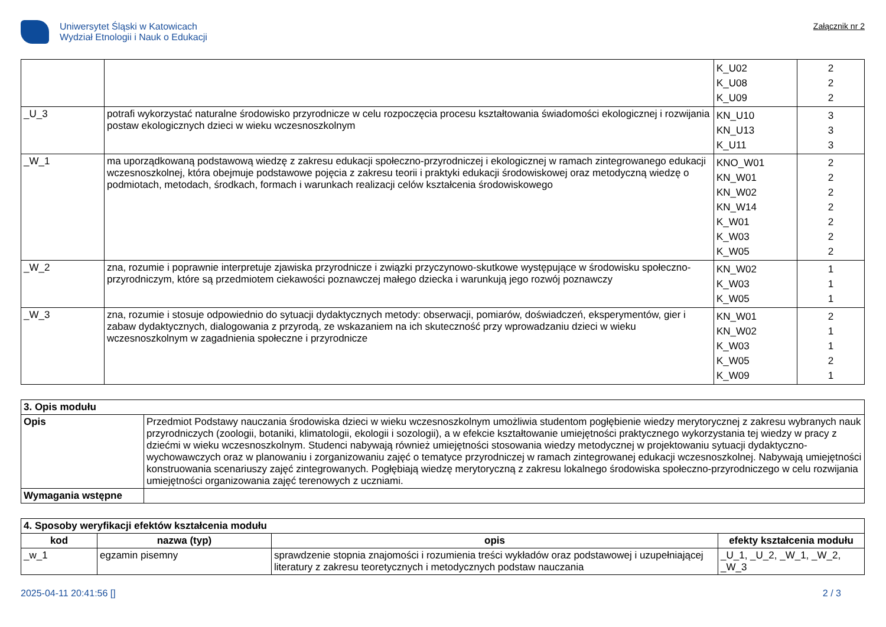Uniwersytet Śląski w Katowicach
Wydział Etnologii i Nauk o Edukacji
Załącznik nr 2
| | | K_U02 K_U08 K_U09 | 2 2 2 |
| _U_3 | potrafi wykorzystać naturalne środowisko przyrodnicze w celu rozpoczęcia procesu kształtowania świadomości ekologicznej i rozwijania postaw ekologicznych dzieci w wieku wczesnoszkolnym | KN_U10 KN_U13 K_U11 | 3 3 3 |
| _W_1 | ma uporządkowaną podstawową wiedzę z zakresu edukacji społeczno-przyrodniczej i ekologicznej w ramach zintegrowanego edukacji wczesnoszkolnej, która obejmuje podstawowe pojęcia z zakresu teorii i praktyki edukacji środowiskowej oraz metodyczną wiedzę o podmiotach, metodach, środkach, formach i warunkach realizacji celów kształcenia środowiskowego | KNO_W01 KN_W01 KN_W02 KN_W14 K_W01 K_W03 K_W05 | 2 2 2 2 2 2 2 |
| _W_2 | zna, rozumie i poprawnie interpretuje zjawiska przyrodnicze i związki przyczynowo-skutkowe występujące w środowisku społeczno-przyrodniczym, które są przedmiotem ciekawości poznawczej małego dziecka i warunkują jego rozwój poznawczy | KN_W02 K_W03 K_W05 | 1 1 1 |
| _W_3 | zna, rozumie i stosuje odpowiednio do sytuacji dydaktycznych metody: obserwacji, pomiarów, doświadczeń, eksperymentów, gier i zabaw dydaktycznych, dialogowania z przyrodą, ze wskazaniem na ich skuteczność przy wprowadzaniu dzieci w wieku wczesnoszkolnym w zagadnienia społeczne i przyrodnicze | KN_W01 KN_W02 K_W03 K_W05 K_W09 | 2 1 1 2 1 |
| 3. Opis modułu | |
| --- | --- |
| Opis | Przedmiot Podstawy nauczania środowiska dzieci w wieku wczesnoszkolnym umożliwia studentom pogłębienie wiedzy merytorycznej z zakresu wybranych nauk przyrodniczych (zoologii, botaniki, klimatologii, ekologii i sozologii), a w efekcie kształtowanie umiejętności praktycznego wykorzystania tej wiedzy w pracy z dziećmi w wieku wczesnoszkolnym. Studenci nabywają również umiejętności stosowania wiedzy metodycznej w projektowaniu sytuacji dydaktyczno-wychowawczych oraz w planowaniu i zorganizowaniu zajęć o tematyce przyrodniczej w ramach zintegrowanej edukacji wczesnoszkolnej. Nabywają umiejętności konstruowania scenariuszy zajęć zintegrowanych. Pogłębiają wiedzę merytoryczną z zakresu lokalnego środowiska społeczno-przyrodniczego w celu rozwijania umiejętności organizowania zajęć terenowych z uczniami. |
| Wymagania wstępne | |
| 4. Sposoby weryfikacji efektów kształcenia modułu | | | |
| --- | --- | --- | --- |
| kod | nazwa (typ) | opis | efekty kształcenia modułu |
| _w_1 | egzamin pisemny | sprawdzenie stopnia znajomości i rozumienia treści wykładów oraz podstawowej i uzupełniającej literatury z zakresu teoretycznych i metodycznych podstaw nauczania | _U_1, _U_2, _W_1, _W_2, _W_3 |
2025-04-11 20:41:56 [] 2 / 3